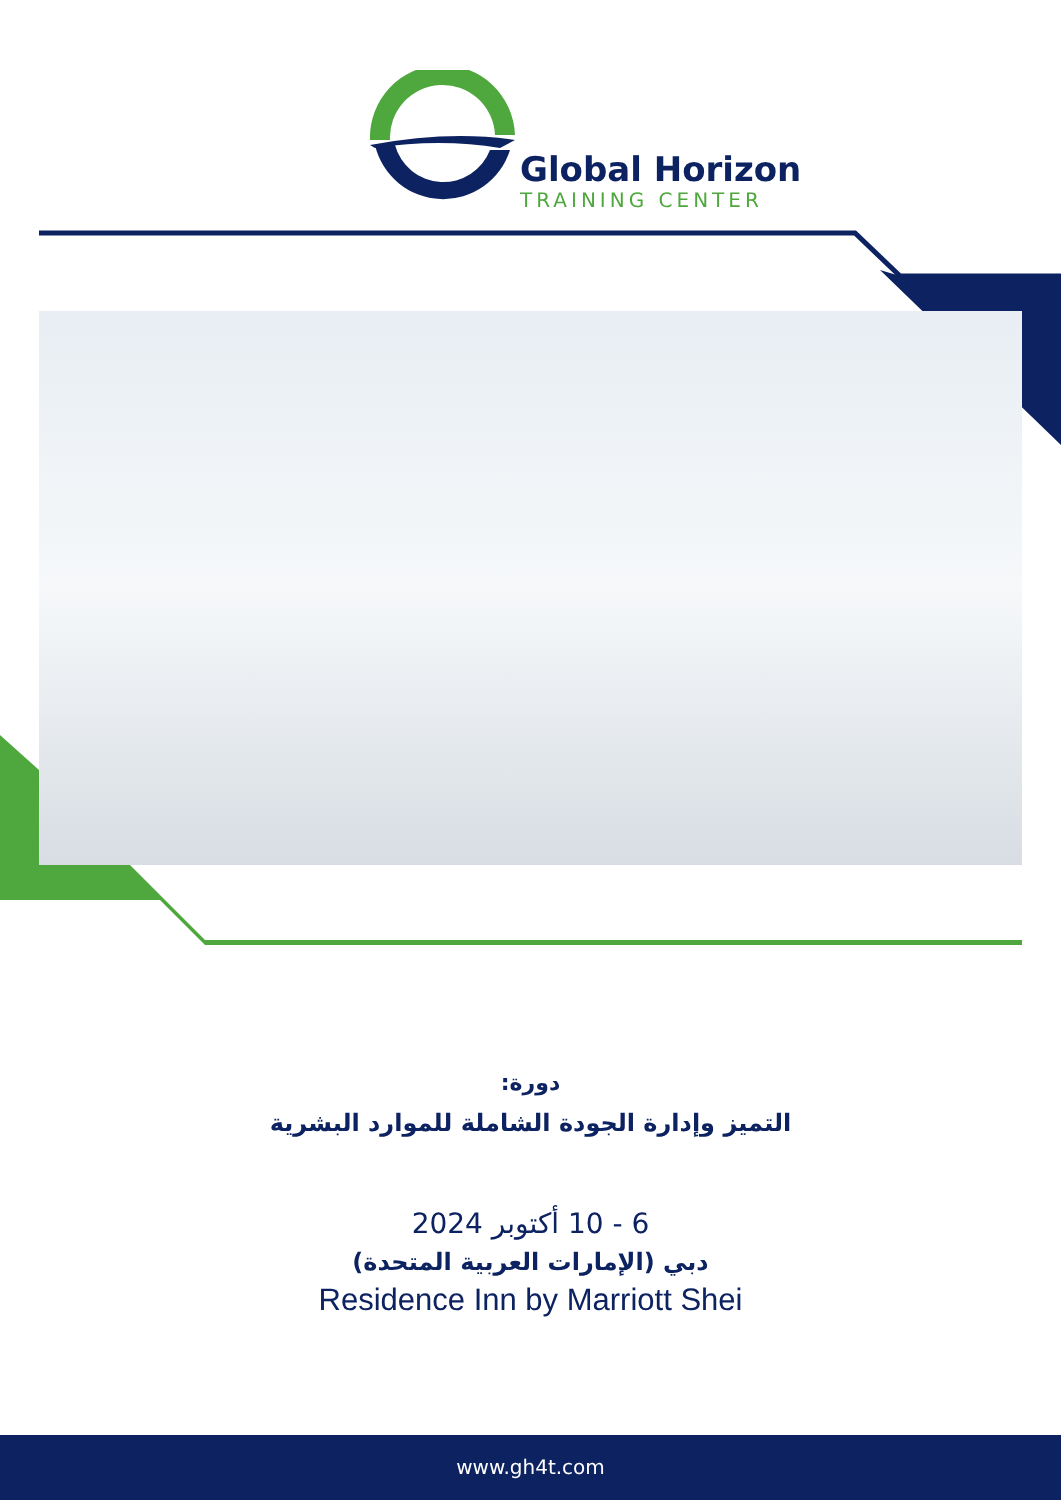Global Horizon
TRAINING CENTER
دورة:
التميز وإدارة الجودة الشاملة للموارد البشرية
6 - 10 أكتوبر 2024
دبي (الإمارات العربية المتحدة)
Residence Inn by Marriott Shei
www.gh4t.com